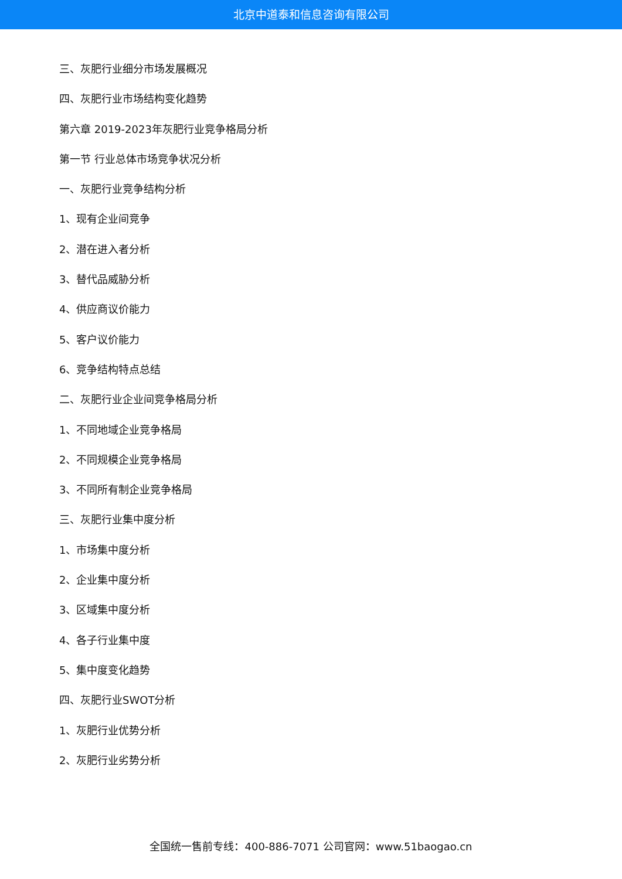北京中道泰和信息咨询有限公司
三、灰肥行业细分市场发展概况
四、灰肥行业市场结构变化趋势
第六章 2019-2023年灰肥行业竞争格局分析
第一节 行业总体市场竞争状况分析
一、灰肥行业竞争结构分析
1、现有企业间竞争
2、潜在进入者分析
3、替代品威胁分析
4、供应商议价能力
5、客户议价能力
6、竞争结构特点总结
二、灰肥行业企业间竞争格局分析
1、不同地域企业竞争格局
2、不同规模企业竞争格局
3、不同所有制企业竞争格局
三、灰肥行业集中度分析
1、市场集中度分析
2、企业集中度分析
3、区域集中度分析
4、各子行业集中度
5、集中度变化趋势
四、灰肥行业SWOT分析
1、灰肥行业优势分析
2、灰肥行业劣势分析
全国统一售前专线：400-886-7071 公司官网：www.51baogao.cn